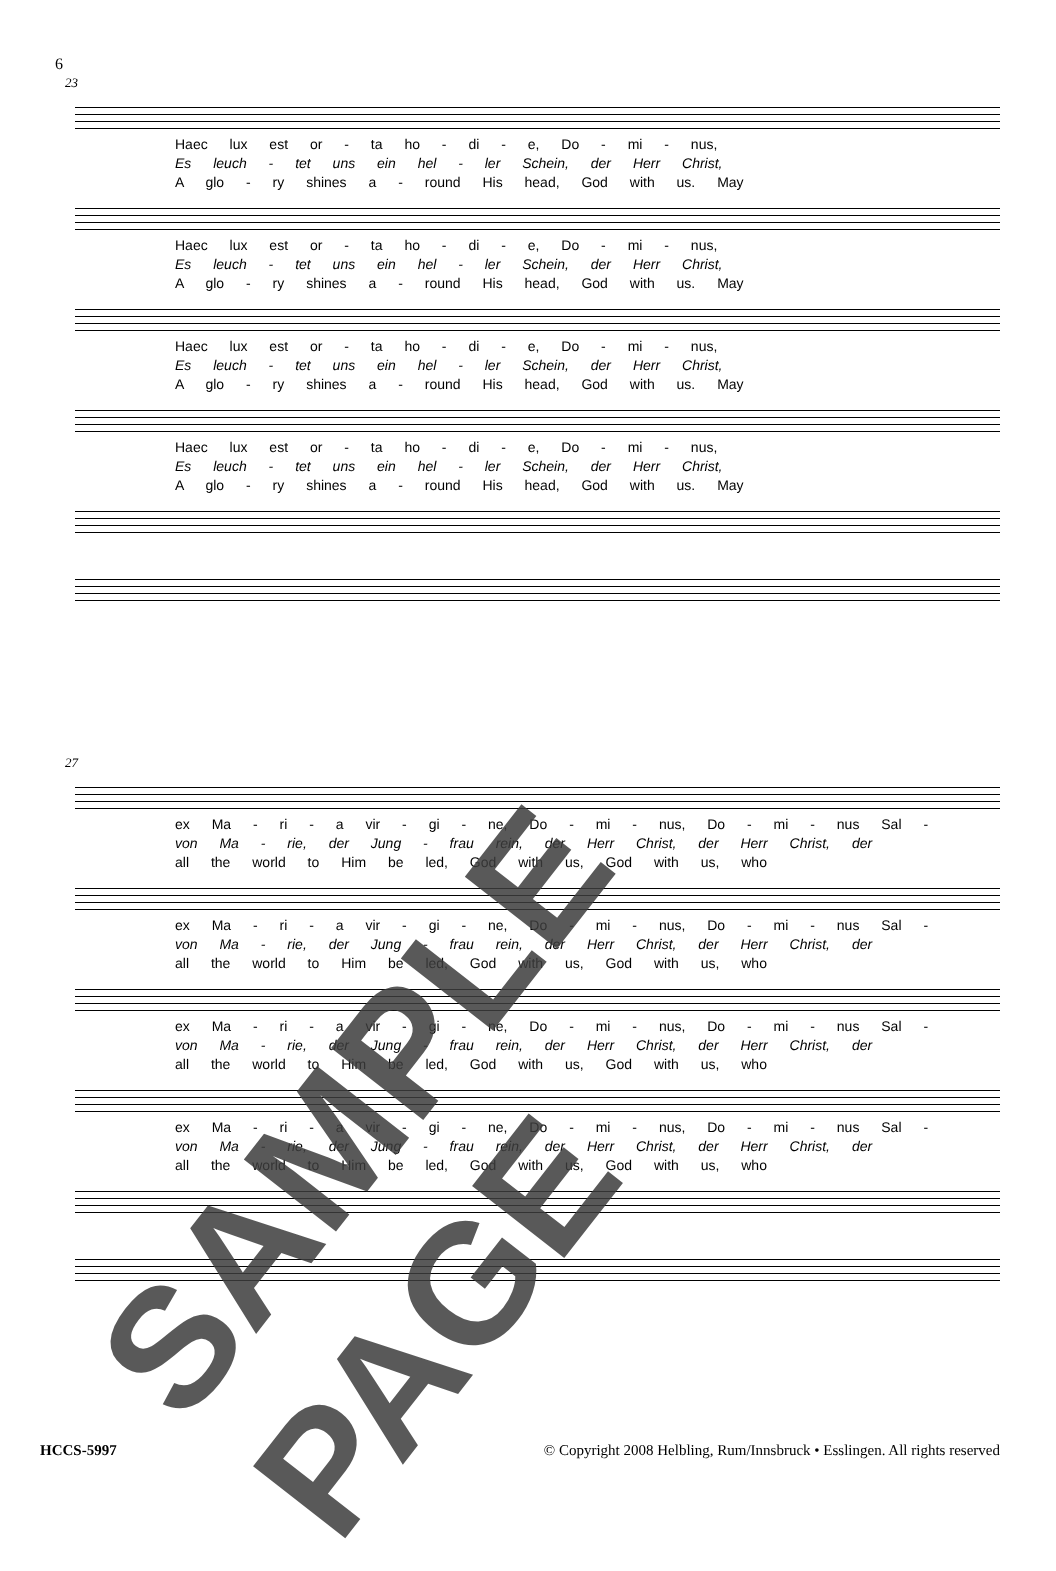6
23
Haec lux est or - ta ho - di - e, Do - mi - nus,
Es leuch - tet uns ein hel - ler Schein, der Herr Christ,
A glo - ry shines a - round His head, God with us. May
Haec lux est or - ta ho - di - e, Do - mi - nus,
Es leuch - tet uns ein hel - ler Schein, der Herr Christ,
A glo - ry shines a - round His head, God with us. May
Haec lux est or - ta ho - di - e, Do - mi - nus,
Es leuch - tet uns ein hel - ler Schein, der Herr Christ,
A glo - ry shines a - round His head, God with us. May
Haec lux est or - ta ho - di - e, Do - mi - nus,
Es leuch - tet uns ein hel - ler Schein, der Herr Christ,
A glo - ry shines a - round His head, God with us. May
27
ex Ma - ri - a vir - gi - ne, Do - mi - nus, Do - mi - nus Sal -
von Ma - rie, der Jung - frau rein, der Herr Christ, der Herr Christ, der
all the world to Him be led, God with us, God with us, who
ex Ma - ri - a vir - gi - ne, Do - mi - nus, Do - mi - nus Sal -
von Ma - rie, der Jung - frau rein, der Herr Christ, der Herr Christ, der
all the world to Him be led, God with us, God with us, who
ex Ma - ri - a vir - gi - ne, Do - mi - nus, Do - mi - nus Sal -
von Ma - rie, der Jung - frau rein, der Herr Christ, der Herr Christ, der
all the world to Him be led, God with us, God with us, who
ex Ma - ri - a vir - gi - ne, Do - mi - nus, Do - mi - nus Sal -
von Ma - rie, der Jung - frau rein, der Herr Christ, der Herr Christ, der
all the world to Him be led, God with us, God with us, who
SAMPLE PAGE
HCCS-5997 © Copyright 2008 Helbling, Rum/Innsbruck • Esslingen. All rights reserved